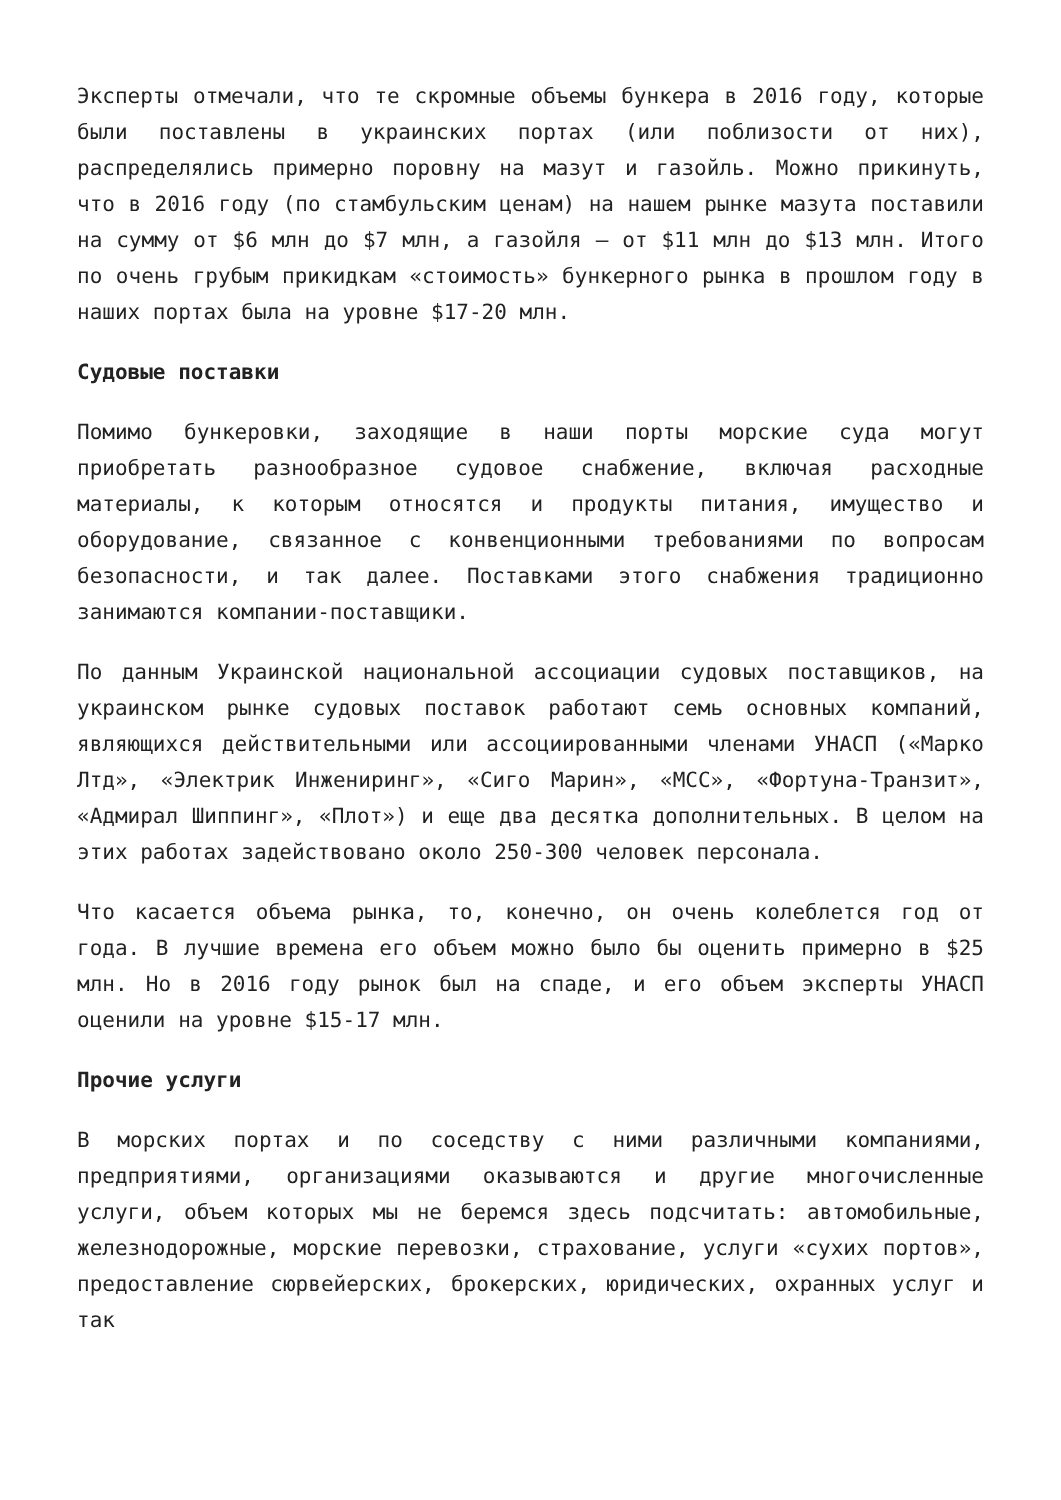Эксперты отмечали, что те скромные объемы бункера в 2016 году, которые были поставлены в украинских портах (или поблизости от них), распределялись примерно поровну на мазут и газойль. Можно прикинуть, что в 2016 году (по стамбульским ценам) на нашем рынке мазута поставили на сумму от $6 млн до $7 млн, а газойля – от $11 млн до $13 млн. Итого по очень грубым прикидкам «стоимость» бункерного рынка в прошлом году в наших портах была на уровне $17-20 млн.
Судовые поставки
Помимо бункеровки, заходящие в наши порты морские суда могут приобретать разнообразное судовое снабжение, включая расходные материалы, к которым относятся и продукты питания, имущество и оборудование, связанное с конвенционными требованиями по вопросам безопасности, и так далее. Поставками этого снабжения традиционно занимаются компании-поставщики.
По данным Украинской национальной ассоциации судовых поставщиков, на украинском рынке судовых поставок работают семь основных компаний, являющихся действительными или ассоциированными членами УНАСП («Марко Лтд», «Электрик Инжениринг», «Сиго Марин», «МСС», «Фортуна-Транзит», «Адмирал Шиппинг», «Плот») и еще два десятка дополнительных. В целом на этих работах задействовано около 250-300 человек персонала.
Что касается объема рынка, то, конечно, он очень колеблется год от года. В лучшие времена его объем можно было бы оценить примерно в $25 млн. Но в 2016 году рынок был на спаде, и его объем эксперты УНАСП оценили на уровне $15-17 млн.
Прочие услуги
В морских портах и по соседству с ними различными компаниями, предприятиями, организациями оказываются и другие многочисленные услуги, объем которых мы не беремся здесь подсчитать: автомобильные, железнодорожные, морские перевозки, страхование, услуги «сухих портов», предоставление сюрвейерских, брокерских, юридических, охранных услуг и так